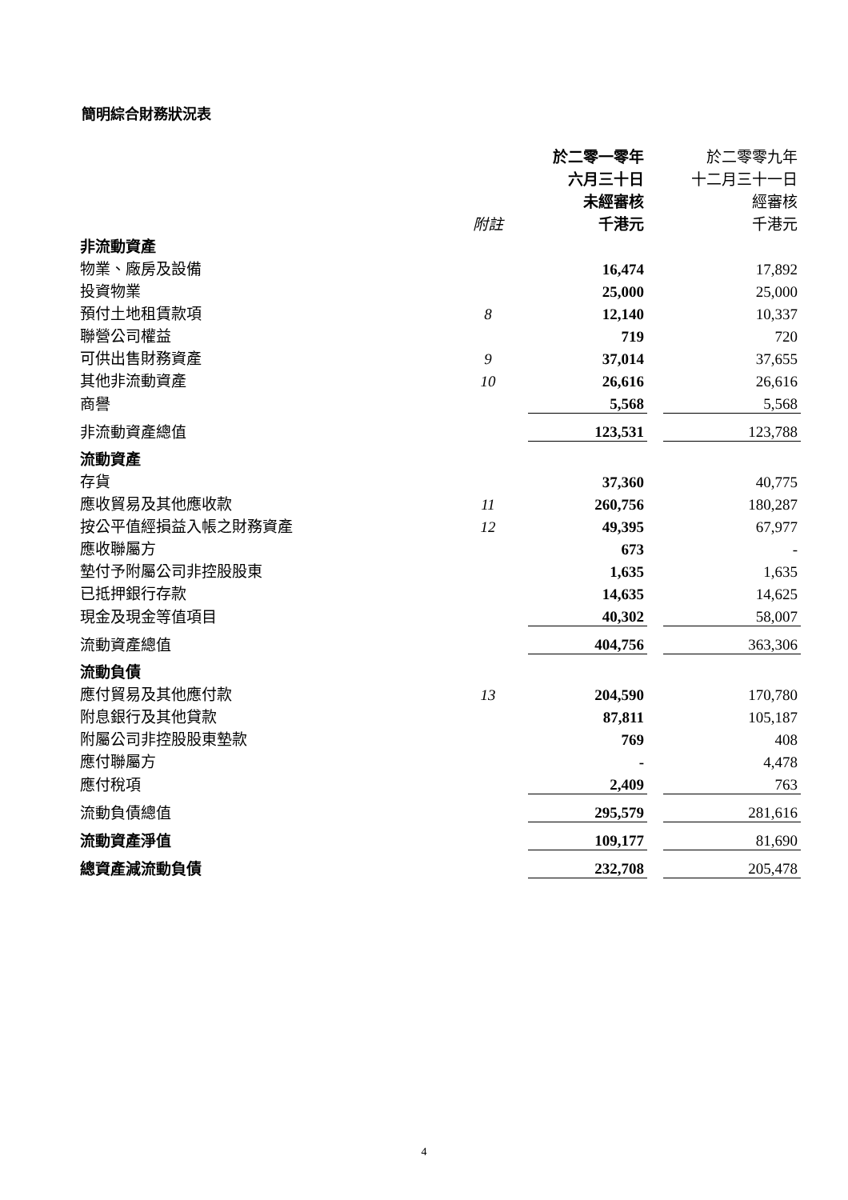簡明綜合財務狀況表
| | | 於二零一零年 | | 於二零零九年 |
| | | 六月三十日 | | 十二月三十一日 |
| | | 未經審核 | | 經審核 |
| | 附註 | 千港元 | | 千港元 |
| 非流動資產 | | | | |
| 物業、廠房及設備 | | 16,474 | | 17,892 |
| 投資物業 | | 25,000 | | 25,000 |
| 預付土地租賃款項 | 8 | 12,140 | | 10,337 |
| 聯營公司權益 | | 719 | | 720 |
| 可供出售財務資產 | 9 | 37,014 | | 37,655 |
| 其他非流動資產 | 10 | 26,616 | | 26,616 |
| 商譽 | | 5,568 | | 5,568 |
| 非流動資產總值 | | 123,531 | | 123,788 |
| 流動資產 | | | | |
| 存貨 | | 37,360 | | 40,775 |
| 應收貿易及其他應收款 | 11 | 260,756 | | 180,287 |
| 按公平值經損益入帳之財務資產 | 12 | 49,395 | | 67,977 |
| 應收聯屬方 | | 673 | | - |
| 墊付予附屬公司非控股股東 | | 1,635 | | 1,635 |
| 已抵押銀行存款 | | 14,635 | | 14,625 |
| 現金及現金等值項目 | | 40,302 | | 58,007 |
| 流動資產總值 | | 404,756 | | 363,306 |
| 流動負債 | | | | |
| 應付貿易及其他應付款 | 13 | 204,590 | | 170,780 |
| 附息銀行及其他貸款 | | 87,811 | | 105,187 |
| 附屬公司非控股股東墊款 | | 769 | | 408 |
| 應付聯屬方 | | - | | 4,478 |
| 應付稅項 | | 2,409 | | 763 |
| 流動負債總值 | | 295,579 | | 281,616 |
| 流動資產淨值 | | 109,177 | | 81,690 |
| 總資產減流動負債 | | 232,708 | | 205,478 |
4